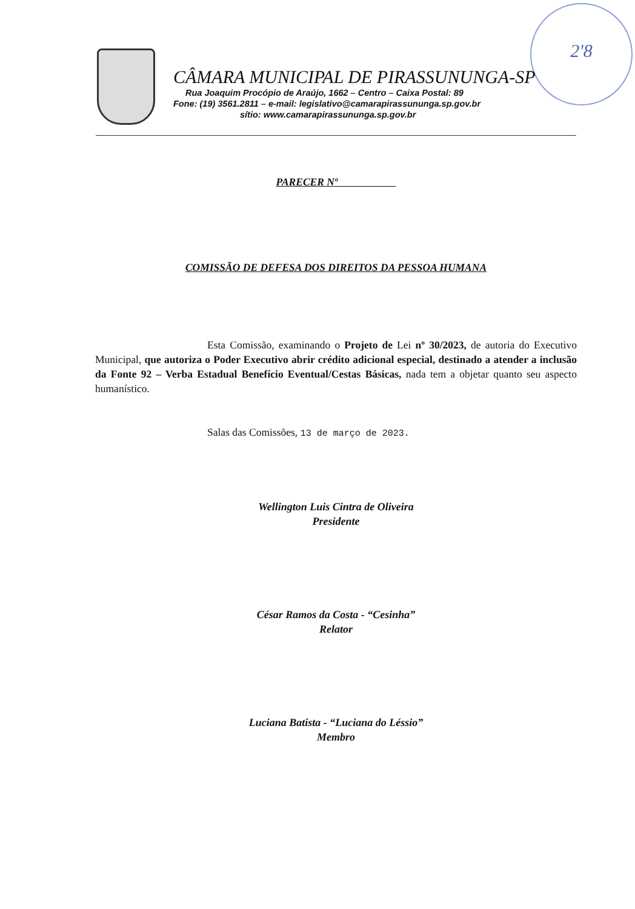2'8
CÂMARA MUNICIPAL DE PIRASSUNUNGA-SP
Rua Joaquim Procópio de Araújo, 1662 – Centro – Caixa Postal: 89
Fone: (19) 3561.2811 – e-mail: legislativo@camarapirassununga.sp.gov.br
sítio: www.camarapirassununga.sp.gov.br
PARECER Nº
COMISSÃO DE DEFESA DOS DIREITOS DA PESSOA HUMANA
Esta Comissão, examinando o Projeto de Lei nº 30/2023, de autoria do Executivo Municipal, que autoriza o Poder Executivo abrir crédito adicional especial, destinado a atender a inclusão da Fonte 92 – Verba Estadual Benefício Eventual/Cestas Básicas, nada tem a objetar quanto seu aspecto humanístico.
Salas das Comissões, 13 de março de 2023.
Wellington Luis Cintra de Oliveira
Presidente
César Ramos da Costa - “Cesinha”
Relator
Luciana Batista - “Luciana do Léssio”
Membro